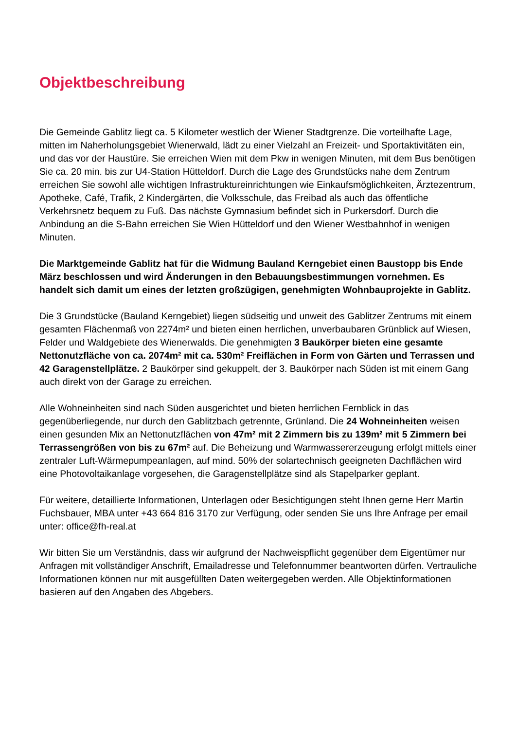Objektbeschreibung
Die Gemeinde Gablitz liegt ca. 5 Kilometer westlich der Wiener Stadtgrenze. Die vorteilhafte Lage, mitten im Naherholungsgebiet Wienerwald, lädt zu einer Vielzahl an Freizeit- und Sportaktivitäten ein, und das vor der Haustüre. Sie erreichen Wien mit dem Pkw in wenigen Minuten, mit dem Bus benötigen Sie ca. 20 min. bis zur U4-Station Hütteldorf. Durch die Lage des Grundstücks nahe dem Zentrum erreichen Sie sowohl alle wichtigen Infrastruktureinrichtungen wie Einkaufsmöglichkeiten, Ärztezentrum, Apotheke, Café, Trafik, 2 Kindergärten, die Volksschule, das Freibad als auch das öffentliche Verkehrsnetz bequem zu Fuß. Das nächste Gymnasium befindet sich in Purkersdorf. Durch die Anbindung an die S-Bahn erreichen Sie Wien Hütteldorf und den Wiener Westbahnhof in wenigen Minuten.
Die Marktgemeinde Gablitz hat für die Widmung Bauland Kerngebiet einen Baustopp bis Ende März beschlossen und wird Änderungen in den Bebauungsbestimmungen vornehmen. Es handelt sich damit um eines der letzten großzügigen, genehmigten Wohnbauprojekte in Gablitz.
Die 3 Grundstücke (Bauland Kerngebiet) liegen südseitig und unweit des Gablitzer Zentrums mit einem gesamten Flächenmaß von 2274m² und bieten einen herrlichen, unverbaubaren Grünblick auf Wiesen, Felder und Waldgebiete des Wienerwalds. Die genehmigten 3 Baukörper bieten eine gesamte Nettonutzfläche von ca. 2074m² mit ca. 530m² Freiflächen in Form von Gärten und Terrassen und 42 Garagenstellplätze. 2 Baukörper sind gekuppelt, der 3. Baukörper nach Süden ist mit einem Gang auch direkt von der Garage zu erreichen.
Alle Wohneinheiten sind nach Süden ausgerichtet und bieten herrlichen Fernblick in das gegenüberliegende, nur durch den Gablitzbach getrennte, Grünland. Die 24 Wohneinheiten weisen einen gesunden Mix an Nettonutzflächen von 47m² mit 2 Zimmern bis zu 139m² mit 5 Zimmern bei Terrassengrößen von bis zu 67m² auf. Die Beheizung und Warmwassererzeugung erfolgt mittels einer zentraler Luft-Wärmepumpeanlagen, auf mind. 50% der solartechnisch geeigneten Dachflächen wird eine Photovoltaikanlage vorgesehen, die Garagenstellplätze sind als Stapelparker geplant.
Für weitere, detaillierte Informationen, Unterlagen oder Besichtigungen steht Ihnen gerne Herr Martin Fuchsbauer, MBA unter +43 664 816 3170 zur Verfügung, oder senden Sie uns Ihre Anfrage per email unter: office@fh-real.at
Wir bitten Sie um Verständnis, dass wir aufgrund der Nachweispflicht gegenüber dem Eigentümer nur Anfragen mit vollständiger Anschrift, Emailadresse und Telefonnummer beantworten dürfen. Vertrauliche Informationen können nur mit ausgefüllten Daten weitergegeben werden. Alle Objektinformationen basieren auf den Angaben des Abgebers.